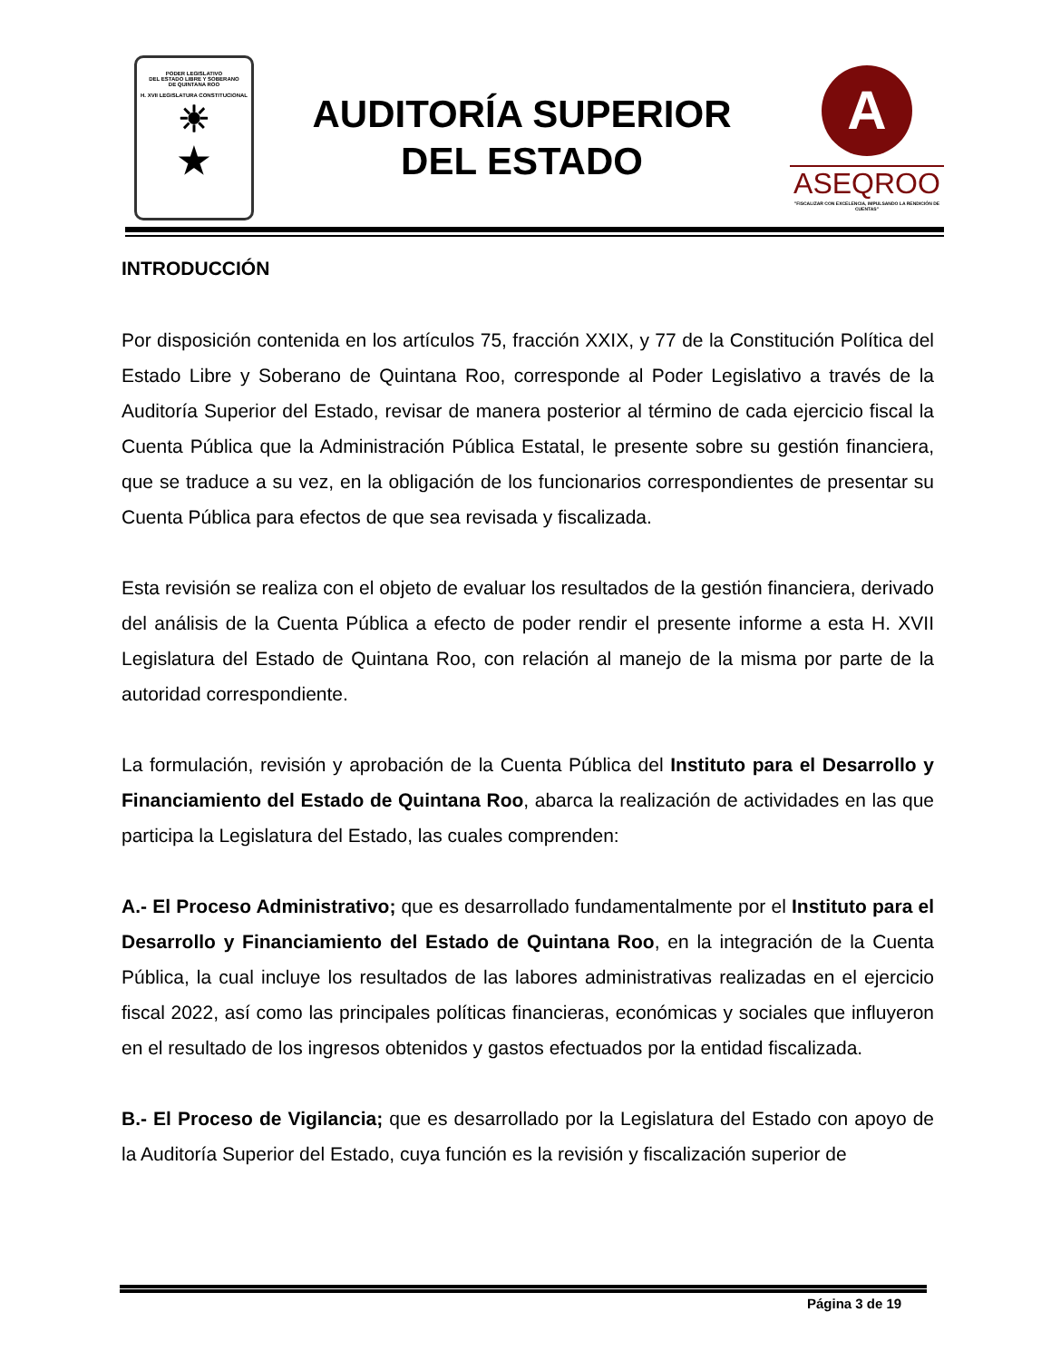PODER LEGISLATIVO
DEL ESTADO LIBRE Y SOBERANO
DE QUINTANA ROO
H. XVII LEGISLATURA CONSTITUCIONAL
☀
★
AUDITORÍA SUPERIOR
DEL ESTADO
A
ASEQROO
"FISCALIZAR CON EXCELENCIA, IMPULSANDO LA RENDICIÓN DE CUENTAS"
INTRODUCCIÓN
Por disposición contenida en los artículos 75, fracción XXIX, y 77 de la Constitución Política del Estado Libre y Soberano de Quintana Roo, corresponde al Poder Legislativo a través de la Auditoría Superior del Estado, revisar de manera posterior al término de cada ejercicio fiscal la Cuenta Pública que la Administración Pública Estatal, le presente sobre su gestión financiera, que se traduce a su vez, en la obligación de los funcionarios correspondientes de presentar su Cuenta Pública para efectos de que sea revisada y fiscalizada.
Esta revisión se realiza con el objeto de evaluar los resultados de la gestión financiera, derivado del análisis de la Cuenta Pública a efecto de poder rendir el presente informe a esta H. XVII Legislatura del Estado de Quintana Roo, con relación al manejo de la misma por parte de la autoridad correspondiente.
La formulación, revisión y aprobación de la Cuenta Pública del Instituto para el Desarrollo y Financiamiento del Estado de Quintana Roo, abarca la realización de actividades en las que participa la Legislatura del Estado, las cuales comprenden:
A.- El Proceso Administrativo; que es desarrollado fundamentalmente por el Instituto para el Desarrollo y Financiamiento del Estado de Quintana Roo, en la integración de la Cuenta Pública, la cual incluye los resultados de las labores administrativas realizadas en el ejercicio fiscal 2022, así como las principales políticas financieras, económicas y sociales que influyeron en el resultado de los ingresos obtenidos y gastos efectuados por la entidad fiscalizada.
B.- El Proceso de Vigilancia; que es desarrollado por la Legislatura del Estado con apoyo de la Auditoría Superior del Estado, cuya función es la revisión y fiscalización superior de
Página 3 de 19